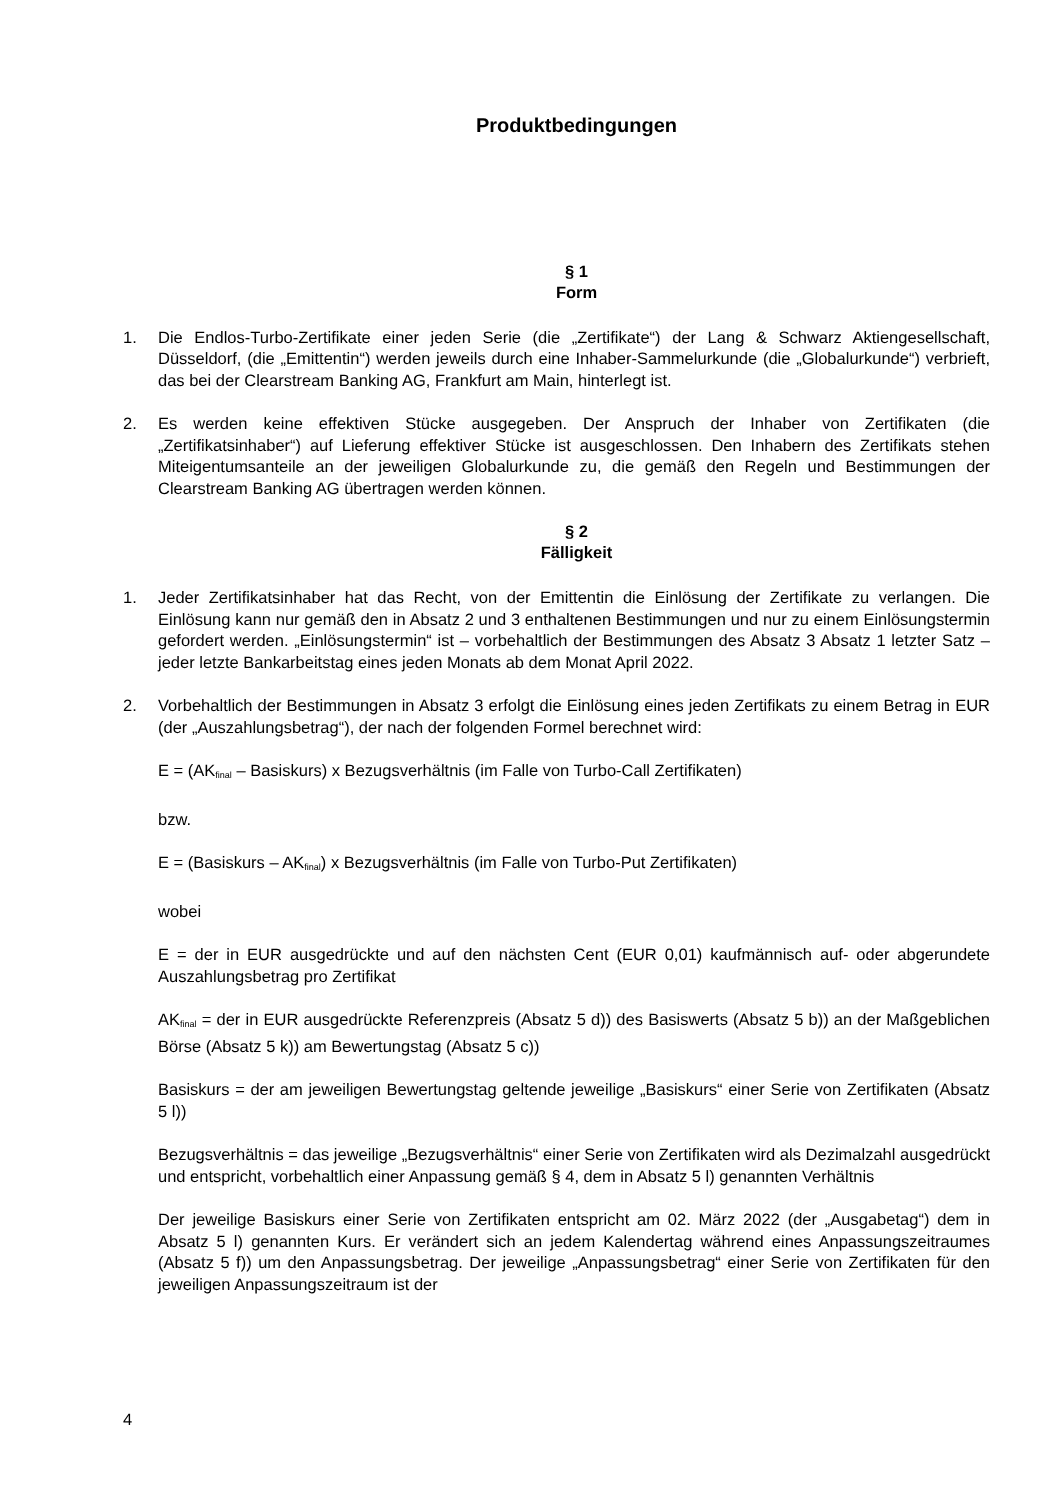Produktbedingungen
§ 1
Form
1. Die Endlos-Turbo-Zertifikate einer jeden Serie (die „Zertifikate“) der Lang & Schwarz Aktiengesellschaft, Düsseldorf, (die „Emittentin“) werden jeweils durch eine Inhaber-Sammelurkunde (die „Globalurkunde“) verbrieft, das bei der Clearstream Banking AG, Frankfurt am Main, hinterlegt ist.
2. Es werden keine effektiven Stücke ausgegeben. Der Anspruch der Inhaber von Zertifikaten (die „Zertifikatsinhaber“) auf Lieferung effektiver Stücke ist ausgeschlossen. Den Inhabern des Zertifikats stehen Miteigentumsanteile an der jeweiligen Globalurkunde zu, die gemäß den Regeln und Bestimmungen der Clearstream Banking AG übertragen werden können.
§ 2
Fälligkeit
1. Jeder Zertifikatsinhaber hat das Recht, von der Emittentin die Einlösung der Zertifikate zu verlangen. Die Einlösung kann nur gemäß den in Absatz 2 und 3 enthaltenen Bestimmungen und nur zu einem Einlösungstermin gefordert werden. „Einlösungstermin“ ist – vorbehaltlich der Bestimmungen des Absatz 3 Absatz 1 letzter Satz – jeder letzte Bankarbeitstag eines jeden Monats ab dem Monat April 2022.
2. Vorbehaltlich der Bestimmungen in Absatz 3 erfolgt die Einlösung eines jeden Zertifikats zu einem Betrag in EUR (der „Auszahlungsbetrag“), der nach der folgenden Formel berechnet wird:
E = (AK<sub>final</sub> – Basiskurs) x Bezugsverhältnis (im Falle von Turbo-Call Zertifikaten)
bzw.
E = (Basiskurs – AK<sub>final</sub>) x Bezugsverhältnis (im Falle von Turbo-Put Zertifikaten)
wobei
E = der in EUR ausgedrückte und auf den nächsten Cent (EUR 0,01) kaufmännisch auf- oder abgerundete Auszahlungsbetrag pro Zertifikat
AK<sub>final</sub> = der in EUR ausgedrückte Referenzpreis (Absatz 5 d)) des Basiswerts (Absatz 5 b)) an der Maßgeblichen Börse (Absatz 5 k)) am Bewertungstag (Absatz 5 c))
Basiskurs = der am jeweiligen Bewertungstag geltende jeweilige „Basiskurs“ einer Serie von Zertifikaten (Absatz 5 l))
Bezugsverhältnis = das jeweilige „Bezugsverhältnis“ einer Serie von Zertifikaten wird als Dezimalzahl ausgedrückt und entspricht, vorbehaltlich einer Anpassung gemäß § 4, dem in Absatz 5 l) genannten Verhältnis
Der jeweilige Basiskurs einer Serie von Zertifikaten entspricht am 02. März 2022 (der „Ausgabetag“) dem in Absatz 5 l) genannten Kurs. Er verändert sich an jedem Kalendertag während eines Anpassungszeitraumes (Absatz 5 f)) um den Anpassungsbetrag. Der jeweilige „Anpassungsbetrag“ einer Serie von Zertifikaten für den jeweiligen Anpassungszeitraum ist der
4